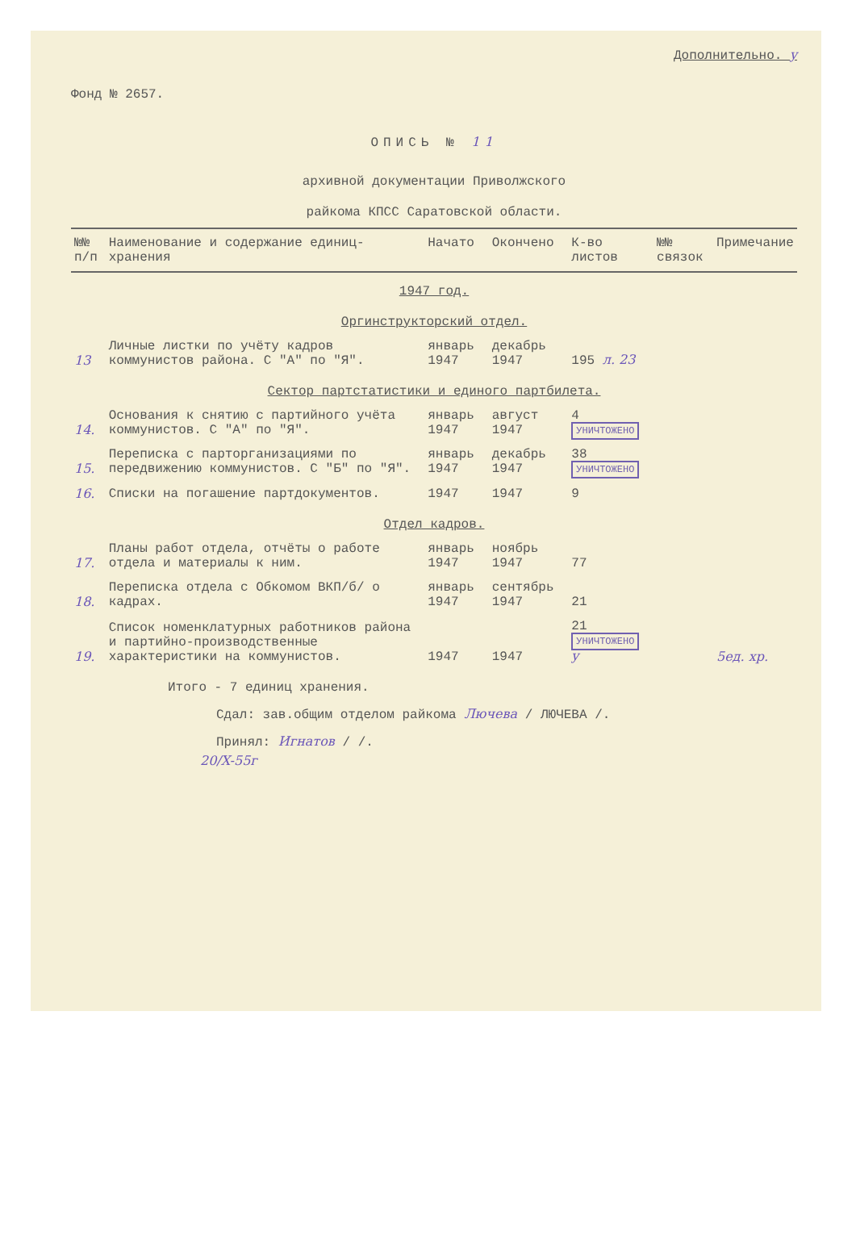Дополнительно. y
Фонд № 2657.
ОПИСЬ № 11
архивной документации Приволжского
райкома КПСС Саратовской области.
| №№ п/п | Наименование и содержание единиц-хранения | Начато | Окончено | К-во листов | №№ связок | Примечание |
| --- | --- | --- | --- | --- | --- | --- |
| 1947 год. | | | | | | |
| Оргинструкторский отдел. | | | | | | |
| 13 | Личные листки по учёту кадров коммунистов района. С "А" по "Я". | январь 1947 | декабрь 1947 | 195 л. 23 | | |
| Сектор партстатистики и единого партбилета. | | | | | | |
| 14. | Основания к снятию с партийного учёта коммунистов. С "А" по "Я". | январь 1947 | август 1947 | 4 УНИЧТОЖЕНО | | |
| 15. | Переписка с парторганизациями по передвижению коммунистов. С "Б" по "Я". | январь 1947 | декабрь 1947 | 38 УНИЧТОЖЕНО | | |
| 16. | Списки на погашение партдокументов. | 1947 | 1947 | 9 | | |
| Отдел кадров. | | | | | | |
| 17. | Планы работ отдела, отчёты о работе отдела и материалы к ним. | январь 1947 | ноябрь 1947 | 77 | | |
| 18. | Переписка отдела с Обкомом ВКП/б/ о кадрах. | январь 1947 | сентябрь 1947 | 21 | | |
| 19. | Список номенклатурных работников района и партийно-производственные характеристики на коммунистов. | 1947 | 1947 | 21 УНИЧТОЖЕНО y | | 5ед. хр. |
Итого - 7 единиц хранения.
Сдал: зав.общим отделом райкома Лючева / ЛЮЧЕВА /.
Принял: Игнатов / /.
20/X-55г